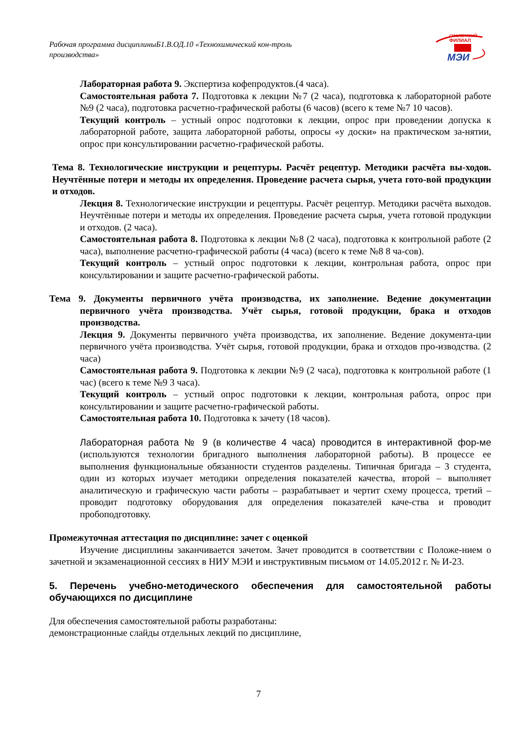Рабочая программа дисциплиныБ1.В.ОД.10 «Технохимический кон-троль производства»
СМОЛЕНСКИЙ
ФИЛИАЛ
МЭИ
Лабораторная работа 9. Экспертиза кофепродуктов.(4 часа).
Самостоятельная работа 7. Подготовка к лекции №7 (2 часа), подготовка к лабораторной работе №9 (2 часа), подготовка расчетно-графической работы (6 часов) (всего к теме №7 10 часов).
Текущий контроль – устный опрос подготовки к лекции, опрос при проведении допуска к лабораторной работе, защита лабораторной работы, опросы «у доски» на практическом за-нятии, опрос при консультировании расчетно-графической работы.
Тема 8. Технологические инструкции и рецептуры. Расчёт рецептур. Методики расчёта вы-ходов. Неучтённые потери и методы их определения. Проведение расчета сырья, учета гото-вой продукции и отходов.
Лекция 8. Технологические инструкции и рецептуры. Расчёт рецептур. Методики расчёта выходов. Неучтённые потери и методы их определения. Проведение расчета сырья, учета готовой продукции и отходов. (2 часа).
Самостоятельная работа 8. Подготовка к лекции №8 (2 часа), подготовка к контрольной работе (2 часа), выполнение расчетно-графической работы (4 часа) (всего к теме №8 8 ча-сов).
Текущий контроль – устный опрос подготовки к лекции, контрольная работа, опрос при консультировании и защите расчетно-графической работы.
Тема 9. Документы первичного учёта производства, их заполнение. Ведение документации первичного учёта производства. Учёт сырья, готовой продукции, брака и отходов производства.
Лекция 9. Документы первичного учёта производства, их заполнение. Ведение документа-ции первичного учёта производства. Учёт сырья, готовой продукции, брака и отходов про-изводства. (2 часа)
Самостоятельная работа 9. Подготовка к лекции №9 (2 часа), подготовка к контрольной работе (1 час) (всего к теме №9 3 часа).
Текущий контроль – устный опрос подготовки к лекции, контрольная работа, опрос при консультировании и защите расчетно-графической работы.
Самостоятельная работа 10. Подготовка к зачету (18 часов).
Лабораторная работа № 9 (в количестве 4 часа) проводится в интерактивной фор-ме (используются технологии бригадного выполнения лабораторной работы). В процессе ее выполнения функциональные обязанности студентов разделены. Типичная бригада – 3 студента, один из которых изучает методики определения показателей качества, второй – выполняет аналитическую и графическую части работы – разрабатывает и чертит схему процесса, третий – проводит подготовку оборудования для определения показателей каче-ства и проводит пробоподготовку.
Промежуточная аттестация по дисциплине: зачет с оценкой
Изучение дисциплины заканчивается зачетом. Зачет проводится в соответствии с Положе-нием о зачетной и экзаменационной сессиях в НИУ МЭИ и инструктивным письмом от 14.05.2012 г. № И-23.
5. Перечень учебно-методического обеспечения для самостоятельной работы обучающихся по дисциплине
Для обеспечения самостоятельной работы разработаны:
демонстрационные слайды отдельных лекций по дисциплине,
7